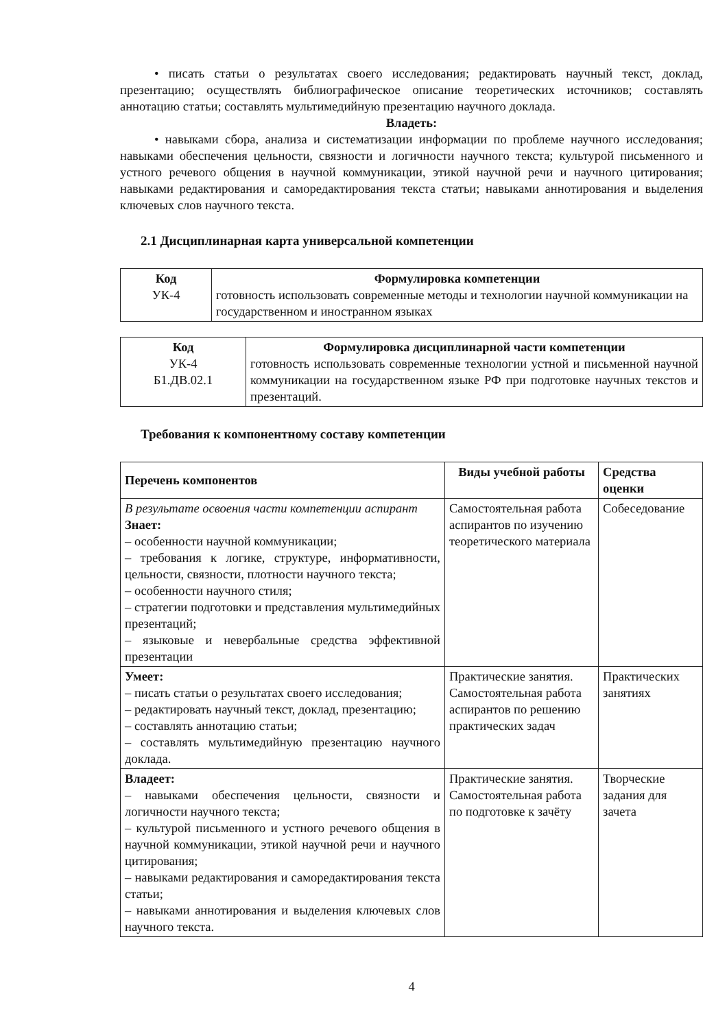• писать статьи о результатах своего исследования; редактировать научный текст, доклад, презентацию; осуществлять библиографическое описание теоретических источников; составлять аннотацию статьи; составлять мультимедийную презентацию научного доклада.
Владеть:
• навыками сбора, анализа и систематизации информации по проблеме научного исследования; навыками обеспечения цельности, связности и логичности научного текста; культурой письменного и устного речевого общения в научной коммуникации, этикой научной речи и научного цитирования; навыками редактирования и саморедактирования текста статьи; навыками аннотирования и выделения ключевых слов научного текста.
2.1 Дисциплинарная карта универсальной компетенции
| Код УК-4 | Формулировка компетенции готовность использовать современные методы и технологии научной коммуникации на государственном и иностранном языках |
| Код УК-4 Б1.ДВ.02.1 | Формулировка дисциплинарной части компетенции готовность использовать современные технологии устной и письменной научной коммуникации на государственном языке РФ при подготовке научных текстов и презентаций. |
Требования к компонентному составу компетенции
| Перечень компонентов | Виды учебной работы | Средства оценки |
| --- | --- | --- |
| В результате освоения части компетенции аспирант Знает: – особенности научной коммуникации; – требования к логике, структуре, информативности, цельности, связности, плотности научного текста; – особенности научного стиля; – стратегии подготовки и представления мультимедийных презентаций; – языковые и невербальные средства эффективной презентации | Самостоятельная работа аспирантов по изучению теоретического материала | Собеседование |
| Умеет: – писать статьи о результатах своего исследования; – редактировать научный текст, доклад, презентацию; – составлять аннотацию статьи; – составлять мультимедийную презентацию научного доклада. | Практические занятия. Самостоятельная работа аспирантов по решению практических задач | Практических занятиях |
| Владеет: – навыками обеспечения цельности, связности и логичности научного текста; – культурой письменного и устного речевого общения в научной коммуникации, этикой научной речи и научного цитирования; – навыками редактирования и саморедактирования текста статьи; – навыками аннотирования и выделения ключевых слов научного текста. | Практические занятия. Самостоятельная работа по подготовке к зачёту | Творческие задания для зачета |
4